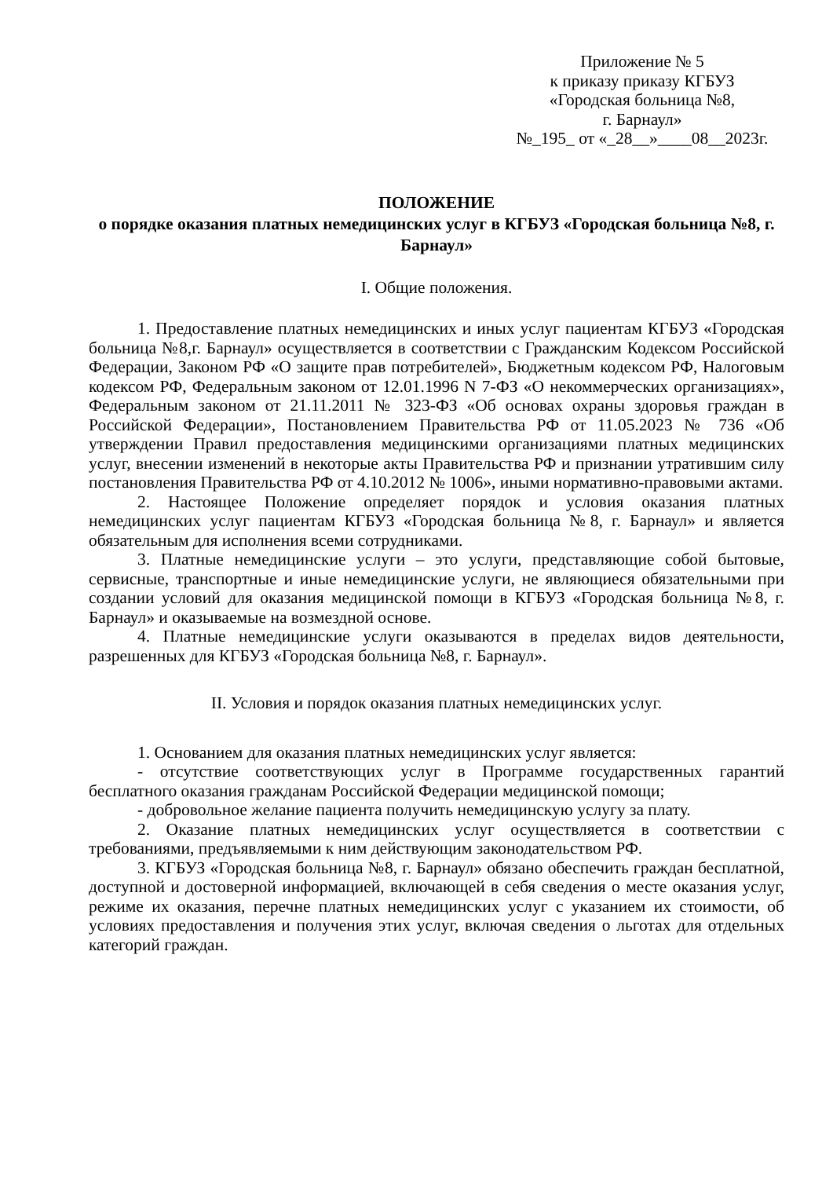Приложение № 5
к приказу приказу КГБУЗ
«Городская больница №8,
г. Барнаул»
№_195_ от «_28__»____08__2023г.
ПОЛОЖЕНИЕ
о порядке оказания платных немедицинских услуг в КГБУЗ «Городская больница №8, г. Барнаул»
I. Общие положения.
1. Предоставление платных немедицинских и иных услуг пациентам КГБУЗ «Городская больница №8,г. Барнаул» осуществляется в соответствии с Гражданским Кодексом Российской Федерации, Законом РФ «О защите прав потребителей», Бюджетным кодексом РФ, Налоговым кодексом РФ, Федеральным законом от 12.01.1996 N 7-ФЗ «О некоммерческих организациях», Федеральным законом от 21.11.2011 № 323-ФЗ «Об основах охраны здоровья граждан в Российской Федерации», Постановлением Правительства РФ от 11.05.2023 № 736 «Об утверждении Правил предоставления медицинскими организациями платных медицинских услуг, внесении изменений в некоторые акты Правительства РФ и признании утратившим силу постановления Правительства РФ от 4.10.2012 № 1006», иными нормативно-правовыми актами.
2. Настоящее Положение определяет порядок и условия оказания платных немедицинских услуг пациентам КГБУЗ «Городская больница №8, г. Барнаул» и является обязательным для исполнения всеми сотрудниками.
3. Платные немедицинские услуги – это услуги, представляющие собой бытовые, сервисные, транспортные и иные немедицинские услуги, не являющиеся обязательными при создании условий для оказания медицинской помощи в КГБУЗ «Городская больница №8, г. Барнаул» и оказываемые на возмездной основе.
4. Платные немедицинские услуги оказываются в пределах видов деятельности, разрешенных для КГБУЗ «Городская больница №8, г. Барнаул».
II. Условия и порядок оказания платных немедицинских услуг.
1. Основанием для оказания платных немедицинских услуг является:
- отсутствие соответствующих услуг в Программе государственных гарантий бесплатного оказания гражданам Российской Федерации медицинской помощи;
- добровольное желание пациента получить немедицинскую услугу за плату.
2. Оказание платных немедицинских услуг осуществляется в соответствии с требованиями, предъявляемыми к ним действующим законодательством РФ.
3. КГБУЗ «Городская больница №8, г. Барнаул» обязано обеспечить граждан бесплатной, доступной и достоверной информацией, включающей в себя сведения о месте оказания услуг, режиме их оказания, перечне платных немедицинских услуг с указанием их стоимости, об условиях предоставления и получения этих услуг, включая сведения о льготах для отдельных категорий граждан.